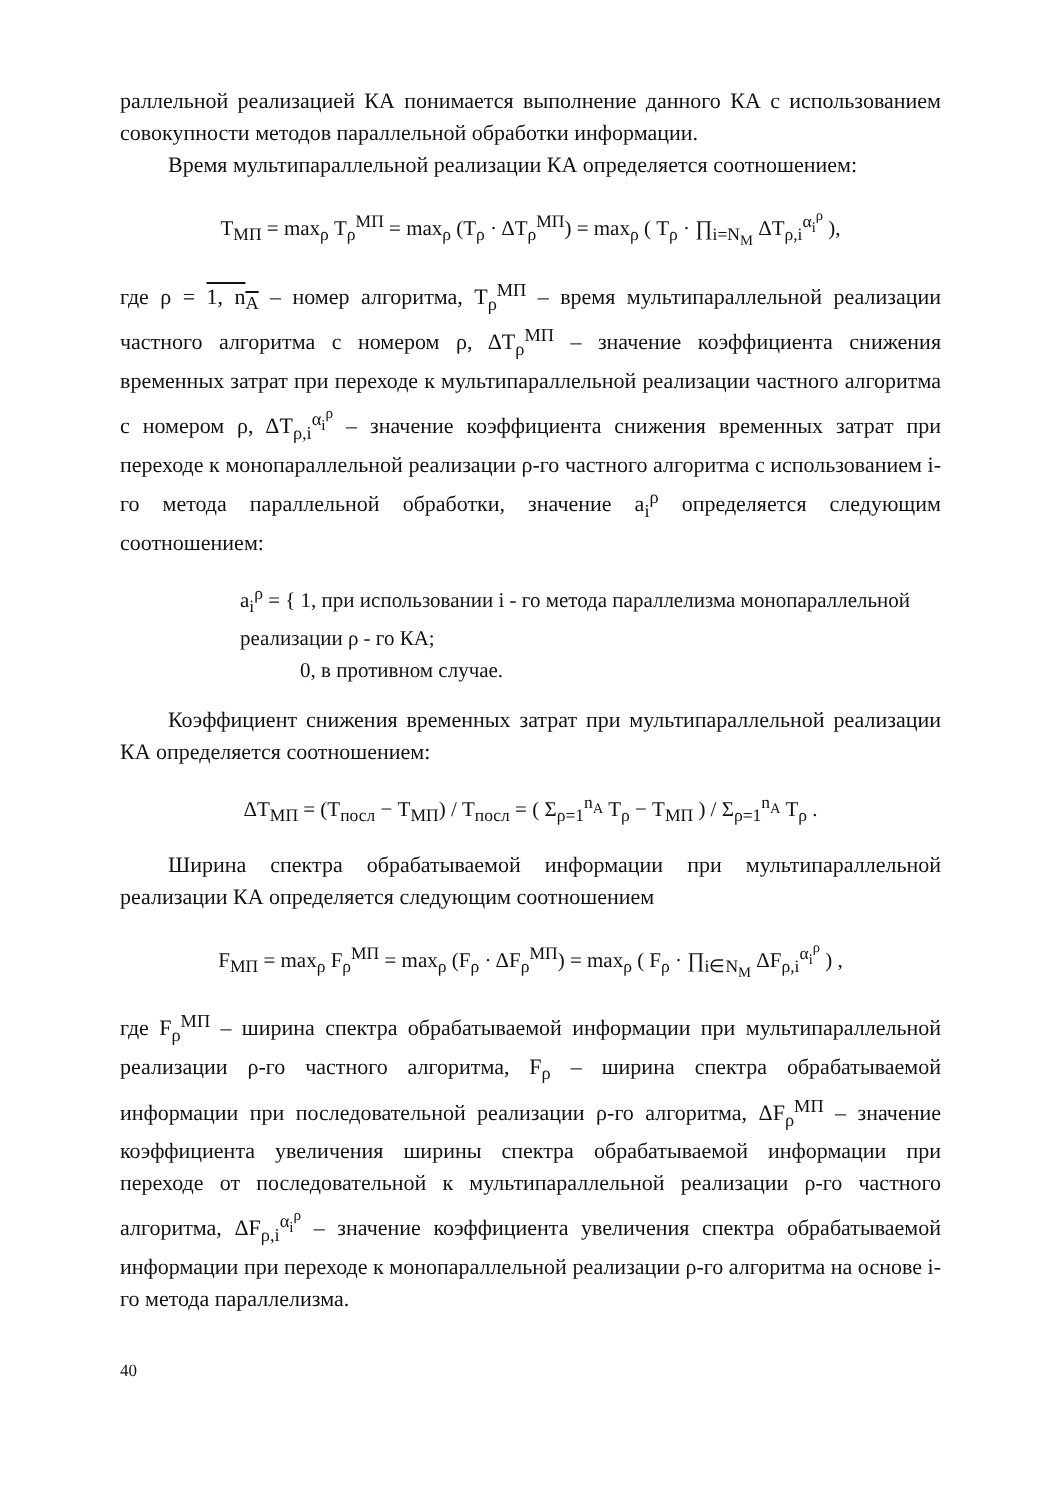раллельной реализацией КА понимается выполнение данного КА с использованием совокупности методов параллельной обработки информации.
Время мультипараллельной реализации КА определяется соотношением:
T<sub>МП</sub> = max<sub>ρ</sub> T<sub>ρ</sub><sup>МП</sup> = max<sub>ρ</sub> (T<sub>ρ</sub> · ΔT<sub>ρ</sub><sup>МП</sup>) = max<sub>ρ</sub> ( T<sub>ρ</sub> · ∏<sub>i=N<sub>M</sub></sub> ΔT<sub>ρ,i</sub><sup>α<sub>i</sub><sup>ρ</sup></sup> ),
где ρ = 1, n<sub>A</sub> – номер алгоритма, T<sub>ρ</sub><sup>МП</sup> – время мультипараллельной реализации частного алгоритма с номером ρ, ΔT<sub>ρ</sub><sup>МП</sup> – значение коэффициента снижения временных затрат при переходе к мультипараллельной реализации частного алгоритма с номером ρ, ΔT<sub>ρ,i</sub><sup>α<sub>i</sub><sup>ρ</sup></sup> – значение коэффициента снижения временных затрат при переходе к монопараллельной реализации ρ-го частного алгоритма с использованием i-го метода параллельной обработки, значение a<sub>i</sub><sup>ρ</sup> определяется следующим соотношением:
a<sub>i</sub><sup>ρ</sup> = { 1, при использовании i - го метода параллелизма монопараллельной реализации ρ - го КА;
0, в противном случае.
Коэффициент снижения временных затрат при мультипараллельной реализации КА определяется соотношением:
ΔT<sub>МП</sub> = (T<sub>посл</sub> − T<sub>МП</sub>) / T<sub>посл</sub> = ( Σ<sub>ρ=1</sub><sup>n<sub>A</sub></sup> T<sub>ρ</sub> − T<sub>МП</sub> ) / Σ<sub>ρ=1</sub><sup>n<sub>A</sub></sup> T<sub>ρ</sub> .
Ширина спектра обрабатываемой информации при мультипараллельной реализации КА определяется следующим соотношением
F<sub>МП</sub> = max<sub>ρ</sub> F<sub>ρ</sub><sup>МП</sup> = max<sub>ρ</sub> (F<sub>ρ</sub> · ΔF<sub>ρ</sub><sup>МП</sup>) = max<sub>ρ</sub> ( F<sub>ρ</sub> · ∏<sub>i∈N<sub>M</sub></sub> ΔF<sub>ρ,i</sub><sup>α<sub>i</sub><sup>ρ</sup></sup> ) ,
где F<sub>ρ</sub><sup>МП</sup> – ширина спектра обрабатываемой информации при мультипараллельной реализации ρ-го частного алгоритма, F<sub>ρ</sub> – ширина спектра обрабатываемой информации при последовательной реализации ρ-го алгоритма, ΔF<sub>ρ</sub><sup>МП</sup> – значение коэффициента увеличения ширины спектра обрабатываемой информации при переходе от последовательной к мультипараллельной реализации ρ-го частного алгоритма, ΔF<sub>ρ,i</sub><sup>α<sub>i</sub><sup>ρ</sup></sup> – значение коэффициента увеличения спектра обрабатываемой информации при переходе к монопараллельной реализации ρ-го алгоритма на основе i-го метода параллелизма.
40